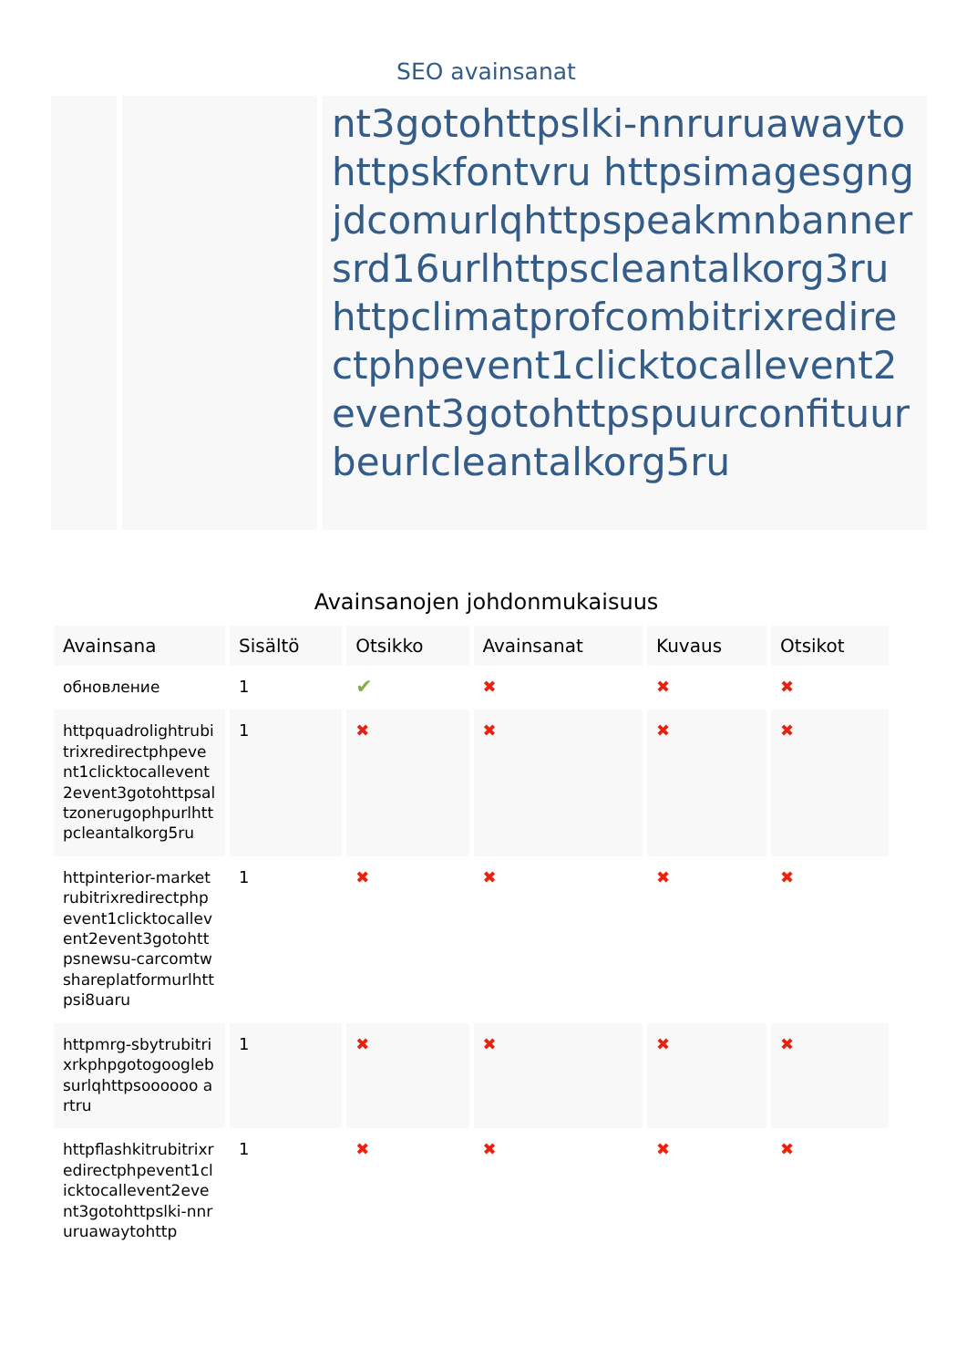SEO avainsanat
nt3gotohttpslki-nnruruawaytohttpskfontvru httpsimagesgngjdcomurlqhttpspeakmnbannersrd16urlhttpscleantalkorg3ru httpclimatprofcombitrixredirectphpevent1clicktocallevent2event3gotohttpspuurconfituurbeurlcleantalkorg5ru
Avainsanojen johdonmukaisuus
| Avainsana | Sisältö | Otsikko | Avainsanat | Kuvaus | Otsikot |
| --- | --- | --- | --- | --- | --- |
| обновление | 1 | ✔ | ✖ | ✖ | ✖ |
| httpquadrolightrubitrixredirectphpevent1clicktocallevent2event3gotohttpsaltzonerugophpurlhttpcleantalkorg5ru | 1 | ✖ | ✖ | ✖ | ✖ |
| httpinterior-marketrubitrixredirectphpevent1clicktocallevent2event3gotohttpsnewsu-carcomtwshareplatformurlhttpsi8uaru | 1 | ✖ | ✖ | ✖ | ✖ |
| httpmrg-sbytrubitrixrkphpgotogooglebsurlqhttpsoooooo artru | 1 | ✖ | ✖ | ✖ | ✖ |
| httpflashkitrubitrixredirectphpevent1clicktocallevent2event3gotohttpslki-nnruruawaytohttp | 1 | ✖ | ✖ | ✖ | ✖ |